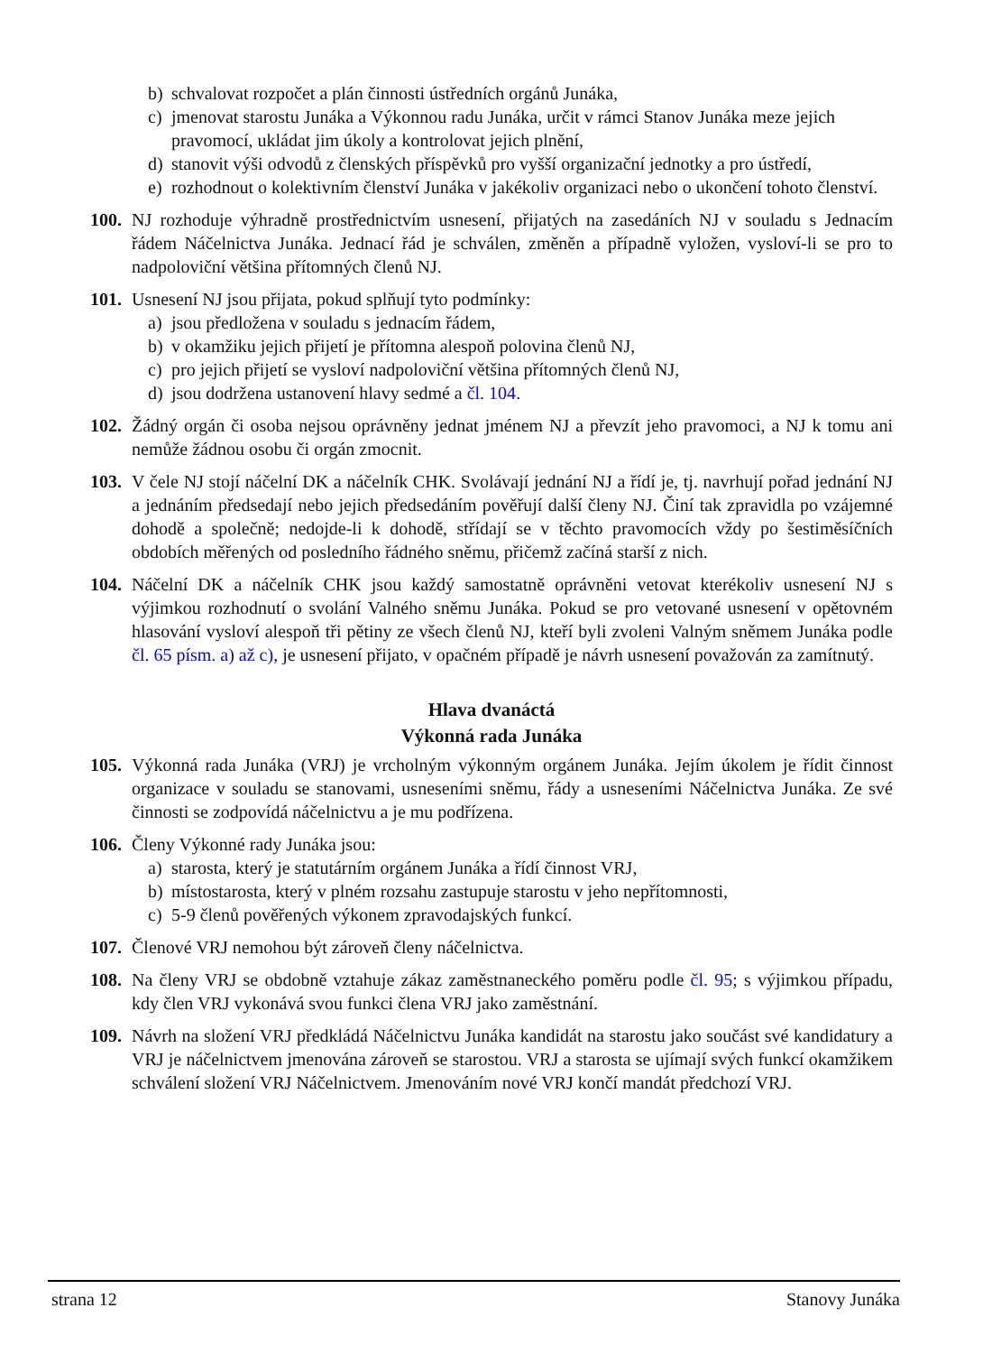b) schvalovat rozpočet a plán činnosti ústředních orgánů Junáka,
c) jmenovat starostu Junáka a Výkonnou radu Junáka, určit v rámci Stanov Junáka meze jejich pravomocí, ukládat jim úkoly a kontrolovat jejich plnění,
d) stanovit výši odvodů z členských příspěvků pro vyšší organizační jednotky a pro ústředí,
e) rozhodnout o kolektivním členství Junáka v jakékoliv organizaci nebo o ukončení tohoto členství.
100.
NJ rozhoduje výhradně prostřednictvím usnesení, přijatých na zasedáních NJ v souladu s Jednacím řádem Náčelnictva Junáka. Jednací řád je schválen, změněn a případně vyložen, vysloví-li se pro to nadpoloviční většina přítomných členů NJ.
101.
Usnesení NJ jsou přijata, pokud splňují tyto podmínky:
a) jsou předložena v souladu s jednacím řádem,
b) v okamžiku jejich přijetí je přítomna alespoň polovina členů NJ,
c) pro jejich přijetí se vysloví nadpoloviční většina přítomných členů NJ,
d) jsou dodržena ustanovení hlavy sedmé a čl. 104.
102.
Žádný orgán či osoba nejsou oprávněny jednat jménem NJ a převzít jeho pravomoci, a NJ k tomu ani nemůže žádnou osobu či orgán zmocnit.
103.
V čele NJ stojí náčelní DK a náčelník CHK. Svolávají jednání NJ a řídí je, tj. navrhují pořad jednání NJ a jednáním předsedají nebo jejich předsedáním pověřují další členy NJ. Činí tak zpravidla po vzájemné dohodě a společně; nedojde-li k dohodě, střídají se v těchto pravomocích vždy po šestiměsíčních obdobích měřených od posledního řádného sněmu, přičemž začíná starší z nich.
104.
Náčelní DK a náčelník CHK jsou každý samostatně oprávněni vetovat kterékoliv usnesení NJ s výjimkou rozhodnutí o svolání Valného sněmu Junáka. Pokud se pro vetované usnesení v opětovném hlasování vysloví alespoň tři pětiny ze všech členů NJ, kteří byli zvoleni Valným sněmem Junáka podle čl. 65 písm. a) až c), je usnesení přijato, v opačném případě je návrh usnesení považován za zamítnutý.
Hlava dvanáctá
Výkonná rada Junáka
105.
Výkonná rada Junáka (VRJ) je vrcholným výkonným orgánem Junáka. Jejím úkolem je řídit činnost organizace v souladu se stanovami, usneseními sněmu, řády a usneseními Náčelnictva Junáka. Ze své činnosti se zodpovídá náčelnictvu a je mu podřízena.
106.
Členy Výkonné rady Junáka jsou:
a) starosta, který je statutárním orgánem Junáka a řídí činnost VRJ,
b) místostarosta, který v plném rozsahu zastupuje starostu v jeho nepřítomnosti,
c) 5-9 členů pověřených výkonem zpravodajských funkcí.
107.
Členové VRJ nemohou být zároveň členy náčelnictva.
108.
Na členy VRJ se obdobně vztahuje zákaz zaměstnaneckého poměru podle čl. 95; s výjimkou případu, kdy člen VRJ vykonává svou funkci člena VRJ jako zaměstnání.
109.
Návrh na složení VRJ předkládá Náčelnictvu Junáka kandidát na starostu jako součást své kandidatury a VRJ je náčelnictvem jmenována zároveň se starostou. VRJ a starosta se ujímají svých funkcí okamžikem schválení složení VRJ Náčelnictvem. Jmenováním nové VRJ končí mandát předchozí VRJ.
strana 12 Stanovy Junáka